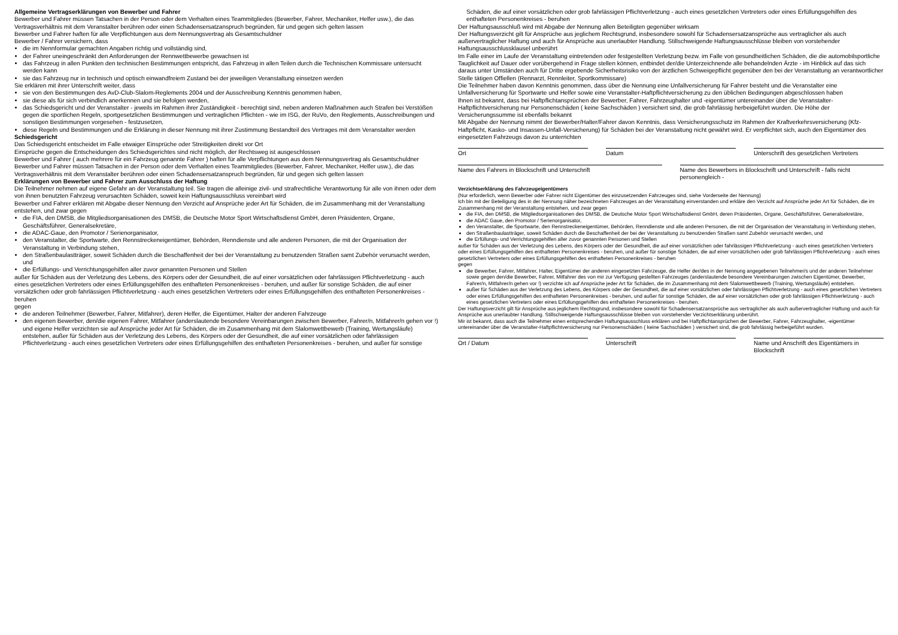Allgemeine Vertragserklärungen von Bewerber und Fahrer
Bewerber und Fahrer müssen Tatsachen in der Person oder dem Verhalten eines Teammitgliedes (Bewerber, Fahrer, Mechaniker, Helfer usw.), die das Vertragsverhältnis mit dem Veranstalter berühren oder einen Schadensersatzanspruch begründen, für und gegen sich gelten lassen
Bewerber und Fahrer haften für alle Verpflichtungen aus dem Nennungsvertrag als Gesamtschuldner
Bewerber / Fahrer versichern, dass
die im Nennformular gemachten Angaben richtig und vollständig sind,
der Fahrer uneingeschränkt den Anforderungen der Rennwettbewerbe gewachsen ist
das Fahrzeug in allen Punkten den technischen Bestimmungen entspricht, das Fahrzeug in allen Teilen durch die Technischen Kommissare untersucht werden kann
sie das Fahrzeug nur in technisch und optisch einwandfreiem Zustand bei der jeweiligen Veranstaltung einsetzen werden
Sie erklären mit ihrer Unterschrift weiter, dass
sie von den Bestimmungen des AvD-Club-Slalom-Reglements 2004 und der Ausschreibung Kenntnis genommen haben,
sie diese als für sich verbindlich anerkennen und sie befolgen werden,
das Schiedsgericht und der Veranstalter - jeweils im Rahmen ihrer Zuständigkeit - berechtigt sind, neben anderen Maßnahmen auch Strafen bei Verstößen gegen die sportlichen Regeln, sportgesetzlichen Bestimmungen und vertraglichen Pflichten - wie im ISG, der RuVo, den Reglements, Ausschreibungen und sonstigen Bestimmungen vorgesehen - festzusetzen,
diese Regeln und Bestimmungen und die Erklärung in dieser Nennung mit ihrer Zustimmung Bestandteil des Vertrages mit dem Veranstalter werden
Schiedsgericht
Das Schiedsgericht entscheidet im Falle etwaiger Einsprüche oder Streitigkeiten direkt vor Ort
Einsprüche gegen die Entscheidungen des Schiedsgerichtes sind nicht möglich, der Rechtsweg ist ausgeschlossen
Bewerber und Fahrer ( auch mehrere für ein Fahrzeug genannte Fahrer ) haften für alle Verpflichtungen aus dem Nennungsvertrag als Gesamtschuldner
Bewerber und Fahrer müssen Tatsachen in der Person oder dem Verhalten eines Teammitgliedes (Bewerber, Fahrer, Mechaniker, Helfer usw.), die das Vertragsverhältnis mit dem Veranstalter berühren oder einen Schadensersatzanspruch begründen, für und gegen sich gelten lassen
Erklärungen von Bewerber und Fahrer zum Ausschluss der Haftung
Die Teilnehmer nehmen auf eigene Gefahr an der Veranstaltung teil. Sie tragen die alleinige zivil- und strafrechtliche Verantwortung für alle von ihnen oder dem von ihnen benutzten Fahrzeug verursachten Schäden, soweit kein Haftungsausschluss vereinbart wird
Bewerber und Fahrer erklären mit Abgabe dieser Nennung den Verzicht auf Ansprüche jeder Art für Schäden, die im Zusammenhang mit der Veranstaltung entstehen, und zwar gegen
die FIA, den DMSB, die Mitgliedsorganisationen des DMSB, die Deutsche Motor Sport Wirtschaftsdienst GmbH, deren Präsidenten, Organe, Geschäftsführer, Generalsekretäre,
die ADAC-Gaue, den Promotor / Serienorganisator,
den Veranstalter, die Sportwarte, den Rennstreckeneigentümer, Behörden, Renndienste und alle anderen Personen, die mit der Organisation der Veranstaltung in Verbindung stehen,
den Straßenbaulastträger, soweit Schäden durch die Beschaffenheit der bei der Veranstaltung zu benutzenden Straßen samt Zubehör verursacht werden, und
die Erfüllungs- und Verrichtungsgehilfen aller zuvor genannten Personen und Stellen
außer für Schäden aus der Verletzung des Lebens, des Körpers oder der Gesundheit, die auf einer vorsätzlichen oder fahrlässigen Pflichtverletzung - auch eines gesetzlichen Vertreters oder eines Erfüllungsgehilfen des enthafteten Personenkreises - beruhen, und außer für sonstige Schäden, die auf einer vorsätzlichen oder grob fahrlässigen Pflichtverletzung - auch eines gesetzlichen Vertreters oder eines Erfüllungsgehilfen des enthafteten Personenkreises - beruhen
gegen
die anderen Teilnehmer (Bewerber, Fahrer, Mitfahrer), deren Helfer, die Eigentümer, Halter der anderen Fahrzeuge
den eigenen Bewerber, den/die eigenen Fahrer, Mitfahrer (anderslautende besondere Vereinbarungen zwischen Bewerber, Fahrer/n, Mitfahrer/n gehen vor !) und eigene Helfer verzichten sie auf Ansprüche jeder Art für Schäden, die im Zusammenhang mit dem Slalomwettbewerb (Training, Wertungsläufe) entstehen, außer für Schäden aus der Verletzung des Lebens, des Körpers oder der Gesundheit, die auf einer vorsätzlichen oder fahrlässigen Pflichtverletzung - auch eines gesetzlichen Vertreters oder eines Erfüllungsgehilfen des enthafteten Personenkreises - beruhen, und außer für sonstige Schäden, die auf einer vorsätzlichen oder grob fahrlässigen Pflichtverletzung - auch eines gesetzlichen Vertreters oder eines Erfüllungsgehilfen des enthafteten Personenkreises - beruhen
Der Haftungsausschluß wird mit Abgabe der Nennung allen Beteiligten gegenüber wirksam
Der Haftungsverzicht gilt für Ansprüche aus jeglichem Rechtsgrund, insbesondere sowohl für Schadensersatzansprüche aus vertraglicher als auch außervertraglicher Haftung und auch für Ansprüche aus unerlaubter Handlung. Stillschweigende Haftungsausschlüsse bleiben von vorstehender Haftungsausschlussklausel unberührt
Im Falle einer im Laufe der Veranstaltung eintretenden oder festgestellten Verletzung bezw. im Falle von gesundheitlichen Schäden, die die automobilsportliche Tauglichkeit auf Dauer oder vorübergehend in Frage stellen können, entbindet der/die Unterzeichnende alle behandelnden Ärzte - im Hinblick auf das sich daraus unter Umständen auch für Dritte ergebende Sicherheitsrisiko von der ärztlichen Schweigepflicht gegenüber den bei der Veranstaltung an verantwortlicher Stelle tätigen Offiellen (Rennarzt, Rennleiter, Sportkommissare)
Die Teilnehmer haben davon Kenntnis genommen, dass über die Nennung eine Unfallversicherung für Fahrer besteht und die Veranstalter eine Unfallversicherung für Sportwarte und Helfer sowie eine Veranstalter-Haftpflichtversicherung zu den üblichen Bedingungen abgeschlossen haben
Ihnen ist bekannt, dass bei Haftpflichtansprüchen der Bewerber, Fahrer, Fahrzeughalter und -eigentümer untereinander über die Veranstalter-Haftpflichtversicherung nur Personenschäden ( keine Sachschäden ) versichert sind, die grob fahrlässig herbeigeführt wurden. Die Höhe der Versicherungssumme ist ebenfalls bekannt
Mit Abgabe der Nennung nimmt der Bewerber/Halter/Fahrer davon Kenntnis, dass Versicherungsschutz im Rahmen der Kraftverkehrsversicherung (Kfz-Haftpflicht, Kasko- und Insassen-Unfall-Versicherung) für Schäden bei der Veranstaltung nicht gewährt wird. Er verpflichtet sich, auch den Eigentümer des eingesetzten Fahrzeugs davon zu unterrichten
Ort Datum Unterschrift des gesetzlichen Vertreters
Name des Fahrers in Blockschrift und Unterschrift
Name des Bewerbers in Blockschrift und Unterschrift - falls nicht personengleich -
Verzichtserklärung des Fahrzeugeigentümers
(Nur erforderlich, wenn Bewerber oder Fahrer nicht Eigentümer des einzusetzenden Fahrzeuges sind, siehe Vorderseite der Nennung)
Ich bin mit der Beteiligung des in der Nennung näher bezeichneten Fahrzeuges an der Veranstaltung einverstanden und erkläre den Verzicht auf Ansprüche jeder Art für Schäden, die im Zusammenhang mit der Veranstaltung entstehen, und zwar gegen
die FIA, den DMSB, die Mitgliedsorganisationen des DMSB, die Deutsche Motor Sport Wirtschaftsdienst GmbH, deren Präsidenten, Organe, Geschäftsführer, Generalsekretäre,
die ADAC Gaue, den Promotor / Serienorganisator,
den Veranstalter, die Sportwarte, den Rennstreckeneigentümer, Behörden, Renndienste und alle anderen Personen, die mit der Organisation der Veranstaltung in Verbindung stehen,
den Straßenbaulastträger, soweit Schäden durch die Beschaffenheit der bei der Veranstaltung zu benutzenden Straßen samt Zubehör verursacht werden, und
die Erfüllungs- und Verrichtungsgehilfen aller zuvor genannten Personen und Stellen
außer für Schäden aus der Verletzung des Lebens, des Körpers oder der Gesundheit, die auf einer vorsätzlichen oder fahrlässigen Pflichtverletzung - auch eines gesetzlichen Vertreters oder eines Erfüllungsgehilfen des enthafteten Personenkreises - beruhen, und außer für sonstige Schäden, die auf einer vorsätzlichen oder grob fahrlässigen Pflichtverletzung - auch eines gesetzlichen Vertreters oder eines Erfüllungsgehilfen des enthafteten Personenkreises - beruhen
gegen
die Bewerber, Fahrer, Mitfahrer, Halter, Eigentümer der anderen eingesetzten Fahrzeuge, die Helfer der/des in der Nennung angegebenen Teilnehmer/s und der anderen Teilnehmer sowie gegen den/die Bewerber, Fahrer, Mitfahrer des von mir zur Verfügung gestellten Fahrzeuges (anderslautende besondere Vereinbarungen zwischen Eigentümer, Bewerber, Fahrer/n, Mitfahrer/n gehen vor !) verzichte ich auf Ansprüche jeder Art für Schäden, die im Zusammenhang mit dem Slalomwettbewerb (Training, Wertungsläufe) entstehen.
außer für Schäden aus der Verletzung des Lebens, des Körpers oder der Gesundheit, die auf einer vorsätzlichen oder fahrlässigen Pflichtverletzung - auch eines gesetzlichen Vertreters oder eines Erfüllungsgehilfen des enthafteten Personenkreises - beruhen, und außer für sonstige Schäden, die auf einer vorsätzlichen oder grob fahrlässigen Pflichtverletzung - auch eines gesetzlichen Vertreters oder eines Erfüllungsgehilfen des enthafteten Personenkreises - beruhen.
Der Haftungsverzicht gilt für Ansprüche aus jeglichem Rechtsgrund, insbesondere sowohl für Schadensersatzansprüche aus vertraglicher als auch außervertraglicher Haftung und auch für Ansprüche aus unerlaubter Handlung. Stillschweigende Haftungsausschlüsse bleiben von vorstehender Verzichtserklärung unberührt.
Mir ist bekannt, dass auch die Teilnehmer einen entsprechenden Haftungsausschluss erklären und bei Haftpflichtansprüchen der Bewerber, Fahrer, Fahrzeughalter, -eigentümer untereinander über die Veranstalter-Haftpflichtversicherung nur Personenschäden ( keine Sachschäden ) versichert sind, die grob fahrlässig herbeigeführt wurden.
Ort / Datum Unterschrift Name und Anschrift des Eigentümers in Blockschrift